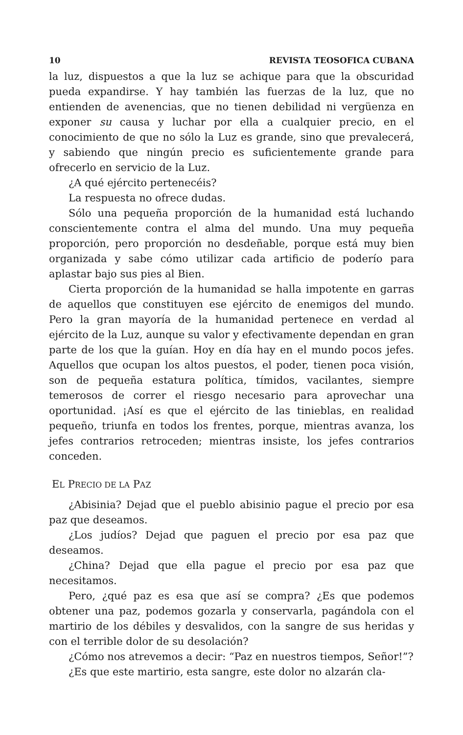10 REVISTA TEOSOFICA CUBANA
la luz, dispuestos a que la luz se achique para que la obscuridad pueda expandirse. Y hay también las fuerzas de la luz, que no entienden de avenencias, que no tienen debilidad ni vergüenza en exponer su causa y luchar por ella a cualquier precio, en el conocimiento de que no sólo la Luz es grande, sino que prevalecerá, y sabiendo que ningún precio es suficientemente grande para ofrecerlo en servicio de la Luz.
¿A qué ejército pertenecéis?
La respuesta no ofrece dudas.
Sólo una pequeña proporción de la humanidad está luchando conscientemente contra el alma del mundo. Una muy pequeña proporción, pero proporción no desdeñable, porque está muy bien organizada y sabe cómo utilizar cada artificio de poderío para aplastar bajo sus pies al Bien.
Cierta proporción de la humanidad se halla impotente en garras de aquellos que constituyen ese ejército de enemigos del mundo. Pero la gran mayoría de la humanidad pertenece en verdad al ejército de la Luz, aunque su valor y efectivamente dependan en gran parte de los que la guían. Hoy en día hay en el mundo pocos jefes. Aquellos que ocupan los altos puestos, el poder, tienen poca visión, son de pequeña estatura política, tímidos, vacilantes, siempre temerosos de correr el riesgo necesario para aprovechar una oportunidad. ¡Así es que el ejército de las tinieblas, en realidad pequeño, triunfa en todos los frentes, porque, mientras avanza, los jefes contrarios retroceden; mientras insiste, los jefes contrarios conceden.
EL PRECIO DE LA PAZ
¿Abisinia? Dejad que el pueblo abisinio pague el precio por esa paz que deseamos.
¿Los judíos? Dejad que paguen el precio por esa paz que deseamos.
¿China? Dejad que ella pague el precio por esa paz que necesitamos.
Pero, ¿qué paz es esa que así se compra? ¿Es que podemos obtener una paz, podemos gozarla y conservarla, pagándola con el martirio de los débiles y desvalidos, con la sangre de sus heridas y con el terrible dolor de su desolación?
¿Cómo nos atrevemos a decir: “Paz en nuestros tiempos, Señor!”?
¿Es que este martirio, esta sangre, este dolor no alzarán cla-